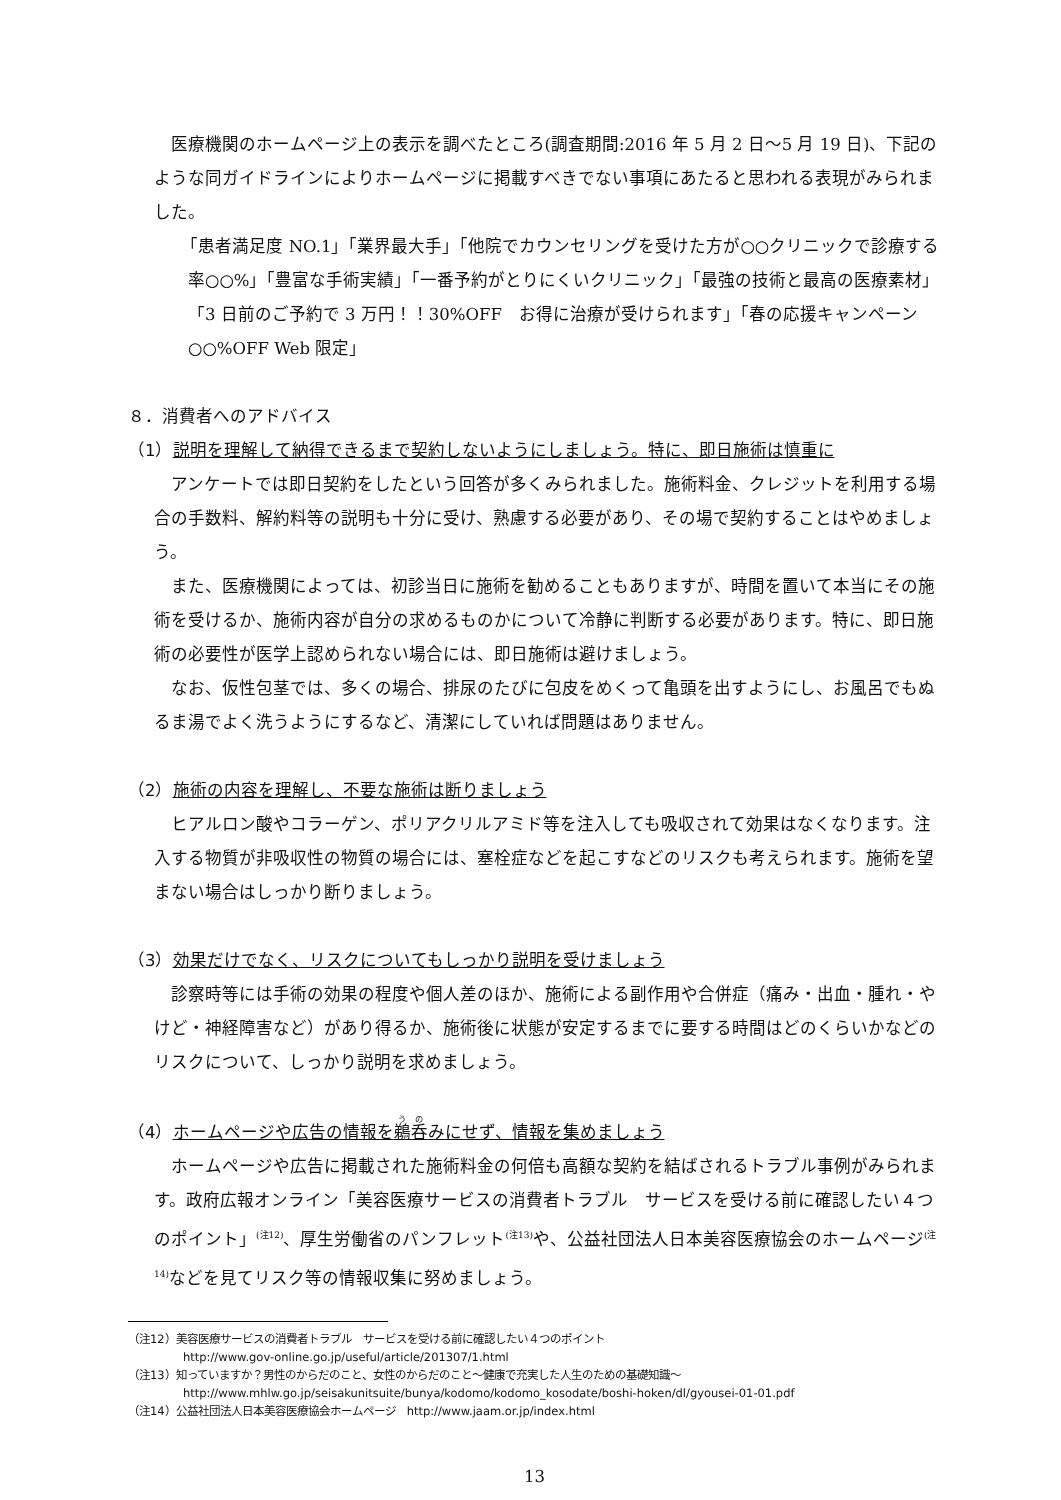医療機関のホームページ上の表示を調べたところ(調査期間:2016 年 5 月 2 日～5 月 19 日)、下記のような同ガイドラインによりホームページに掲載すべきでない事項にあたると思われる表現がみられました。
「患者満足度 NO.1」「業界最大手」「他院でカウンセリングを受けた方が○○クリニックで診療する率○○%」「豊富な手術実績」「一番予約がとりにくいクリニック」「最強の技術と最高の医療素材」「3 日前のご予約で 3 万円！！30%OFF　お得に治療が受けられます」「春の応援キャンペーン○○%OFF Web 限定」
８．消費者へのアドバイス
（1）説明を理解して納得できるまで契約しないようにしましょう。特に、即日施術は慎重に
アンケートでは即日契約をしたという回答が多くみられました。施術料金、クレジットを利用する場合の手数料、解約料等の説明も十分に受け、熟慮する必要があり、その場で契約することはやめましょう。
また、医療機関によっては、初診当日に施術を勧めることもありますが、時間を置いて本当にその施術を受けるか、施術内容が自分の求めるものかについて冷静に判断する必要があります。特に、即日施術の必要性が医学上認められない場合には、即日施術は避けましょう。
なお、仮性包茎では、多くの場合、排尿のたびに包皮をめくって亀頭を出すようにし、お風呂でもぬるま湯でよく洗うようにするなど、清潔にしていれば問題はありません。
（2）施術の内容を理解し、不要な施術は断りましょう
ヒアルロン酸やコラーゲン、ポリアクリルアミド等を注入しても吸収されて効果はなくなります。注入する物質が非吸収性の物質の場合には、塞栓症などを起こすなどのリスクも考えられます。施術を望まない場合はしっかり断りましょう。
（3）効果だけでなく、リスクについてもしっかり説明を受けましょう
診察時等には手術の効果の程度や個人差のほか、施術による副作用や合併症（痛み・出血・腫れ・やけど・神経障害など）があり得るか、施術後に状態が安定するまでに要する時間はどのくらいかなどのリスクについて、しっかり説明を求めましょう。
（4）ホームページや広告の情報を鵜呑みにせず、情報を集めましょう
ホームページや広告に掲載された施術料金の何倍も高額な契約を結ばされるトラブル事例がみられます。政府広報オンライン「美容医療サービスの消費者トラブル　サービスを受ける前に確認したい４つのポイント」<sup>(注12)</sup>、厚生労働省のパンフレット<sup>(注13)</sup>や、公益社団法人日本美容医療協会のホームページ<sup>(注14)</sup>などを見てリスク等の情報収集に努めましょう。
（注12）美容医療サービスの消費者トラブル　サービスを受ける前に確認したい４つのポイント
http://www.gov-online.go.jp/useful/article/201307/1.html
（注13）知っていますか？男性のからだのこと、女性のからだのこと～健康で充実した人生のための基礎知識～
http://www.mhlw.go.jp/seisakunitsuite/bunya/kodomo/kodomo_kosodate/boshi-hoken/dl/gyousei-01-01.pdf
（注14）公益社団法人日本美容医療協会ホームページ　http://www.jaam.or.jp/index.html
13